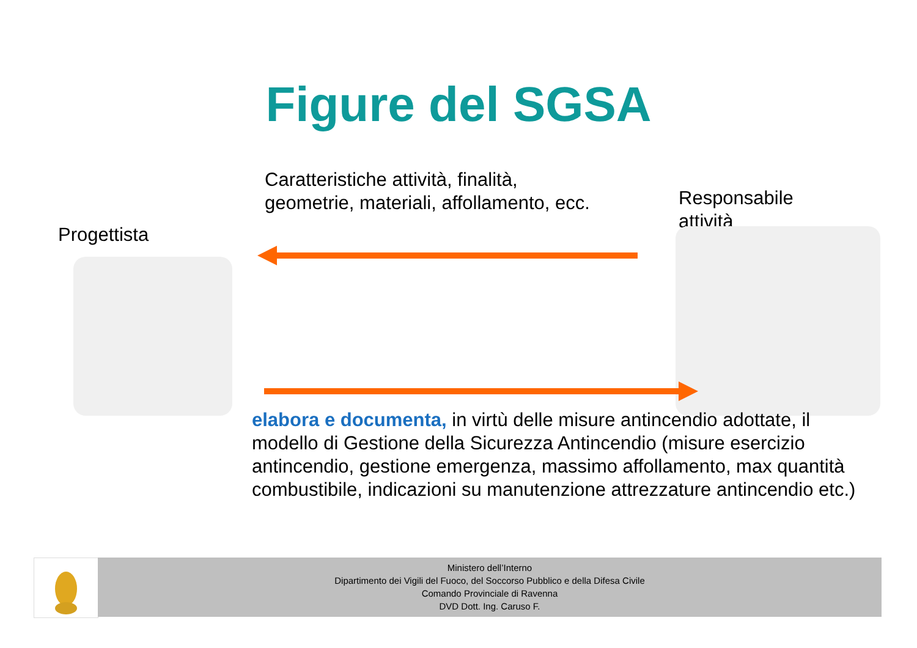Figure del SGSA
Caratteristiche attività, finalità,
geometrie, materiali, affollamento, ecc.
Responsabile
attività
Progettista
elabora e documenta, in virtù delle misure antincendio adottate, il modello di Gestione della Sicurezza Antincendio (misure esercizio antincendio, gestione emergenza, massimo affollamento, max quantità combustibile, indicazioni su manutenzione attrezzature antincendio etc.)
Ministero dell’Interno
Dipartimento dei Vigili del Fuoco, del Soccorso Pubblico e della Difesa Civile
Comando Provinciale di Ravenna
DVD Dott. Ing. Caruso F.